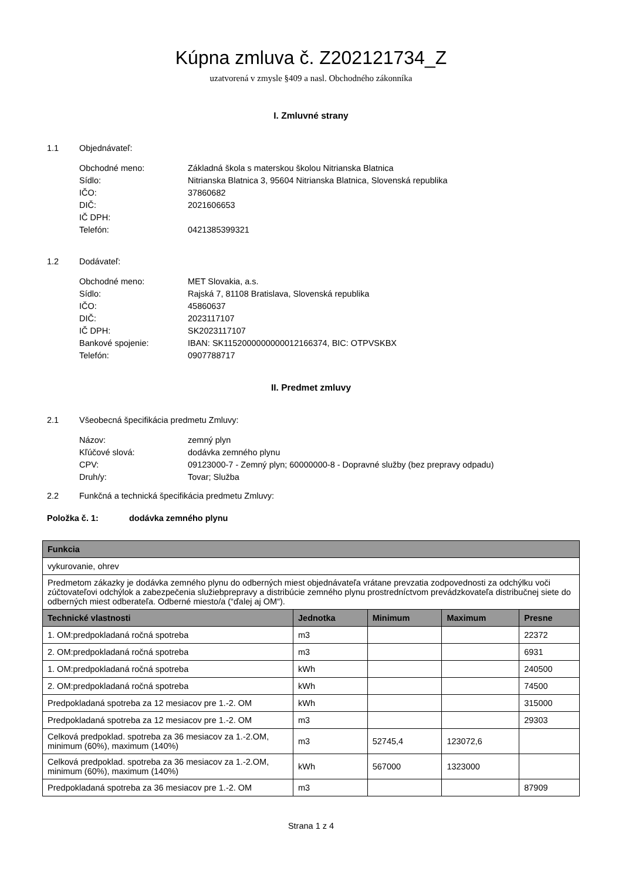Kúpna zmluva č. Z202121734_Z
uzatvorená v zmysle §409 a nasl. Obchodného zákonníka
I. Zmluvné strany
1.1 Objednávateľ:
Obchodné meno:
Základná škola s materskou školou Nitrianska Blatnica
Sídlo:
Nitrianska Blatnica 3, 95604 Nitrianska Blatnica, Slovenská republika
IČO:
37860682
DIČ:
2021606653
IČ DPH:
Telefón:
0421385399321
1.2 Dodávateľ:
Obchodné meno:
MET Slovakia, a.s.
Sídlo:
Rajská 7, 81108 Bratislava, Slovenská republika
IČO:
45860637
DIČ:
2023117107
IČ DPH:
SK2023117107
Bankové spojenie:
IBAN: SK1152000000000012166374, BIC: OTPVSKBX
Telefón:
0907788717
II. Predmet zmluvy
2.1 Všeobecná špecifikácia predmetu Zmluvy:
Názov:
zemný plyn
Kľúčové slová:
dodávka zemného plynu
CPV:
09123000-7 - Zemný plyn; 60000000-8 - Dopravné služby (bez prepravy odpadu)
Druh/y:
Tovar; Služba
2.2 Funkčná a technická špecifikácia predmetu Zmluvy:
Položka č. 1: dodávka zemného plynu
| Funkcia | | | | |
| --- | --- | --- | --- | --- |
| vykurovanie, ohrev | | | | |
| Predmetom zákazky je dodávka zemného plynu do odberných miest objednávateľa vrátane prevzatia zodpovednosti za odchýlku voči zúčtovateľovi odchýlok a zabezpečenia služiebprepravy a distribúcie zemného plynu prostredníctvom prevádzkovateľa distribučnej siete do odberných miest odberateľa. Odberné miesto/a (“ďalej aj OM“). | | | | |
| Technické vlastnosti | Jednotka | Minimum | Maximum | Presne |
| 1. OM:predpokladaná ročná spotreba | m3 | | | 22372 |
| 2. OM:predpokladaná ročná spotreba | m3 | | | 6931 |
| 1. OM:predpokladaná ročná spotreba | kWh | | | 240500 |
| 2. OM:predpokladaná ročná spotreba | kWh | | | 74500 |
| Predpokladaná spotreba za 12 mesiacov pre 1.-2. OM | kWh | | | 315000 |
| Predpokladaná spotreba za 12 mesiacov pre 1.-2. OM | m3 | | | 29303 |
| Celková predpoklad. spotreba za 36 mesiacov za 1.-2.OM, minimum (60%), maximum (140%) | m3 | 52745,4 | 123072,6 | |
| Celková predpoklad. spotreba za 36 mesiacov za 1.-2.OM, minimum (60%), maximum (140%) | kWh | 567000 | 1323000 | |
| Predpokladaná spotreba za 36 mesiacov pre 1.-2. OM | m3 | | | 87909 |
Strana 1 z 4